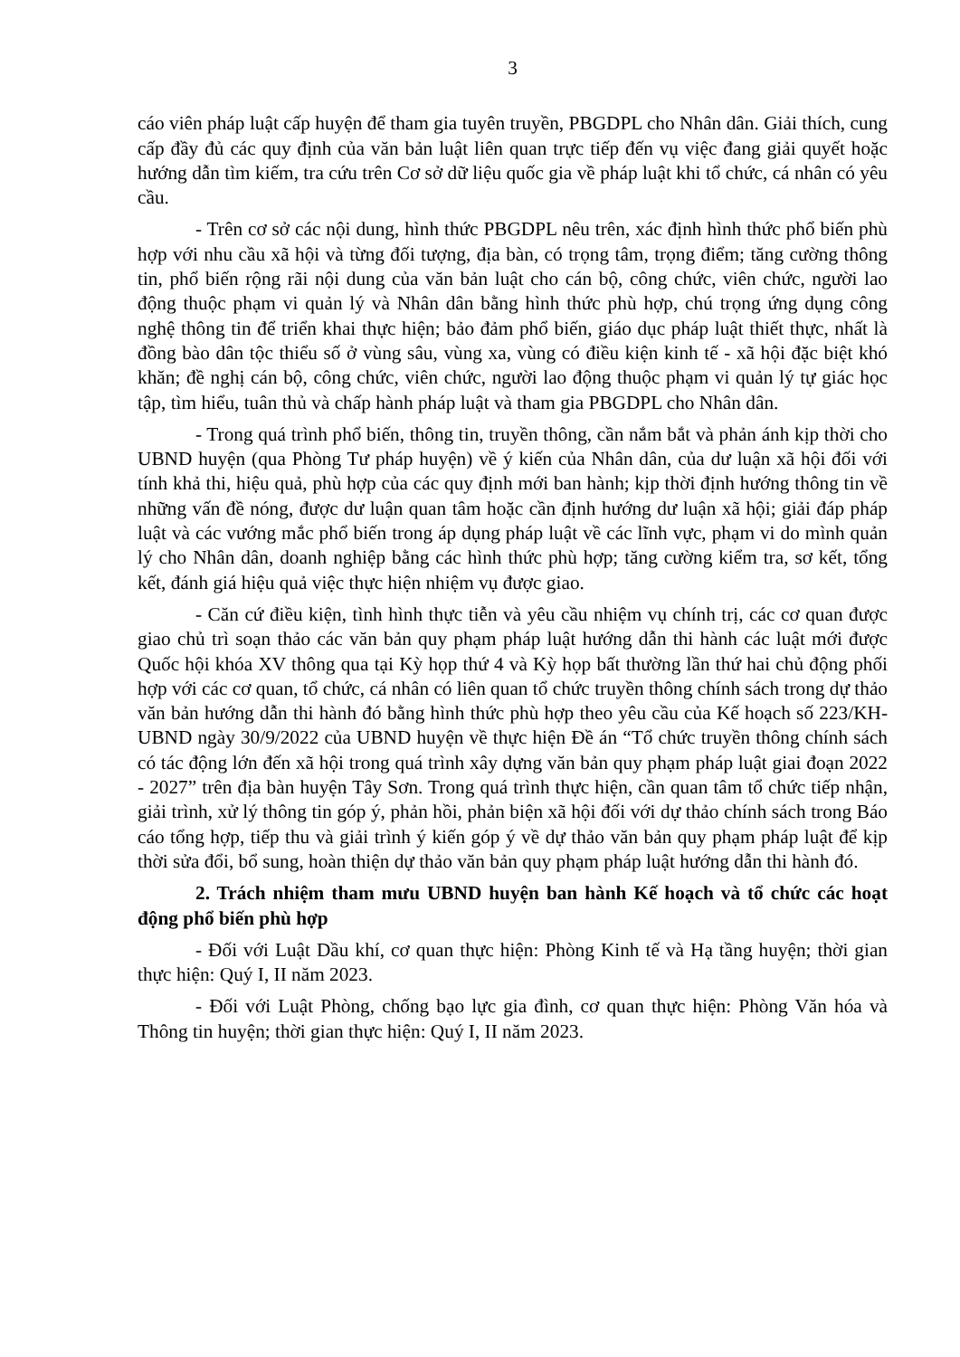3
cáo viên pháp luật cấp huyện để tham gia tuyên truyền, PBGDPL cho Nhân dân. Giải thích, cung cấp đầy đủ các quy định của văn bản luật liên quan trực tiếp đến vụ việc đang giải quyết hoặc hướng dẫn tìm kiếm, tra cứu trên Cơ sở dữ liệu quốc gia về pháp luật khi tổ chức, cá nhân có yêu cầu.
- Trên cơ sở các nội dung, hình thức PBGDPL nêu trên, xác định hình thức phổ biến phù hợp với nhu cầu xã hội và từng đối tượng, địa bàn, có trọng tâm, trọng điểm; tăng cường thông tin, phổ biến rộng rãi nội dung của văn bản luật cho cán bộ, công chức, viên chức, người lao động thuộc phạm vi quản lý và Nhân dân bằng hình thức phù hợp, chú trọng ứng dụng công nghệ thông tin để triển khai thực hiện; bảo đảm phổ biến, giáo dục pháp luật thiết thực, nhất là đồng bào dân tộc thiểu số ở vùng sâu, vùng xa, vùng có điều kiện kinh tế - xã hội đặc biệt khó khăn; đề nghị cán bộ, công chức, viên chức, người lao động thuộc phạm vi quản lý tự giác học tập, tìm hiểu, tuân thủ và chấp hành pháp luật và tham gia PBGDPL cho Nhân dân.
- Trong quá trình phổ biến, thông tin, truyền thông, cần nắm bắt và phản ánh kịp thời cho UBND huyện (qua Phòng Tư pháp huyện) về ý kiến của Nhân dân, của dư luận xã hội đối với tính khả thi, hiệu quả, phù hợp của các quy định mới ban hành; kịp thời định hướng thông tin về những vấn đề nóng, được dư luận quan tâm hoặc cần định hướng dư luận xã hội; giải đáp pháp luật và các vướng mắc phổ biến trong áp dụng pháp luật về các lĩnh vực, phạm vi do mình quản lý cho Nhân dân, doanh nghiệp bằng các hình thức phù hợp; tăng cường kiểm tra, sơ kết, tổng kết, đánh giá hiệu quả việc thực hiện nhiệm vụ được giao.
- Căn cứ điều kiện, tình hình thực tiễn và yêu cầu nhiệm vụ chính trị, các cơ quan được giao chủ trì soạn thảo các văn bản quy phạm pháp luật hướng dẫn thi hành các luật mới được Quốc hội khóa XV thông qua tại Kỳ họp thứ 4 và Kỳ họp bất thường lần thứ hai chủ động phối hợp với các cơ quan, tổ chức, cá nhân có liên quan tổ chức truyền thông chính sách trong dự thảo văn bản hướng dẫn thi hành đó bằng hình thức phù hợp theo yêu cầu của Kế hoạch số 223/KH-UBND ngày 30/9/2022 của UBND huyện về thực hiện Đề án “Tổ chức truyền thông chính sách có tác động lớn đến xã hội trong quá trình xây dựng văn bản quy phạm pháp luật giai đoạn 2022 - 2027” trên địa bàn huyện Tây Sơn. Trong quá trình thực hiện, cần quan tâm tổ chức tiếp nhận, giải trình, xử lý thông tin góp ý, phản hồi, phản biện xã hội đối với dự thảo chính sách trong Báo cáo tổng hợp, tiếp thu và giải trình ý kiến góp ý về dự thảo văn bản quy phạm pháp luật để kịp thời sửa đổi, bổ sung, hoàn thiện dự thảo văn bản quy phạm pháp luật hướng dẫn thi hành đó.
2. Trách nhiệm tham mưu UBND huyện ban hành Kế hoạch và tổ chức các hoạt động phổ biến phù hợp
- Đối với Luật Dầu khí, cơ quan thực hiện: Phòng Kinh tế và Hạ tầng huyện; thời gian thực hiện: Quý I, II năm 2023.
- Đối với Luật Phòng, chống bạo lực gia đình, cơ quan thực hiện: Phòng Văn hóa và Thông tin huyện; thời gian thực hiện: Quý I, II năm 2023.